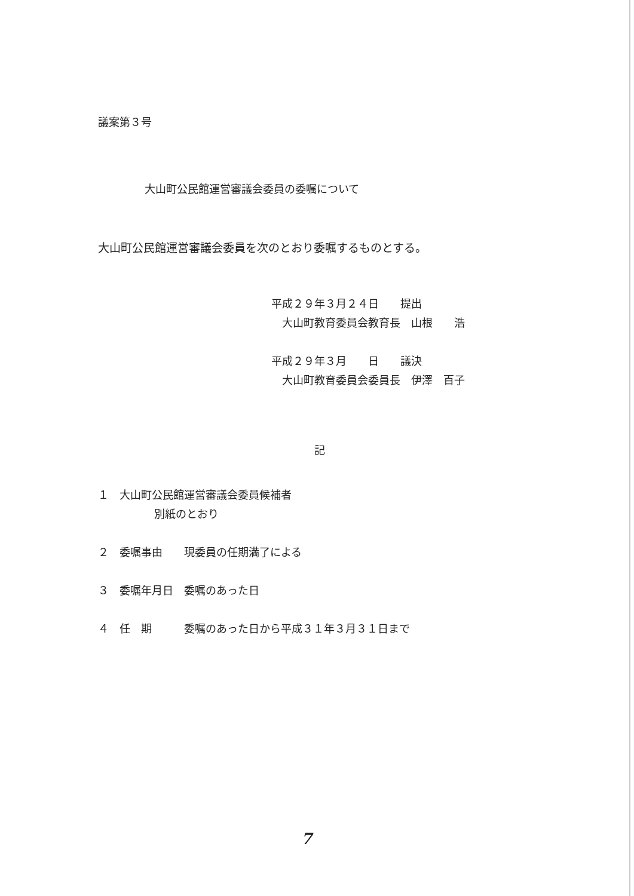議案第３号
大山町公民館運営審議会委員の委嘱について
大山町公民館運営審議会委員を次のとおり委嘱するものとする。
平成２９年３月２４日　　提出
　大山町教育委員会教育長　山根　　浩
平成２９年３月　　日　　議決
　大山町教育委員会委員長　伊澤　百子
記
１　大山町公民館運営審議会委員候補者
別紙のとおり
２　委嘱事由　　現委員の任期満了による
３　委嘱年月日　委嘱のあった日
４　任　期　　　委嘱のあった日から平成３１年３月３１日まで
7